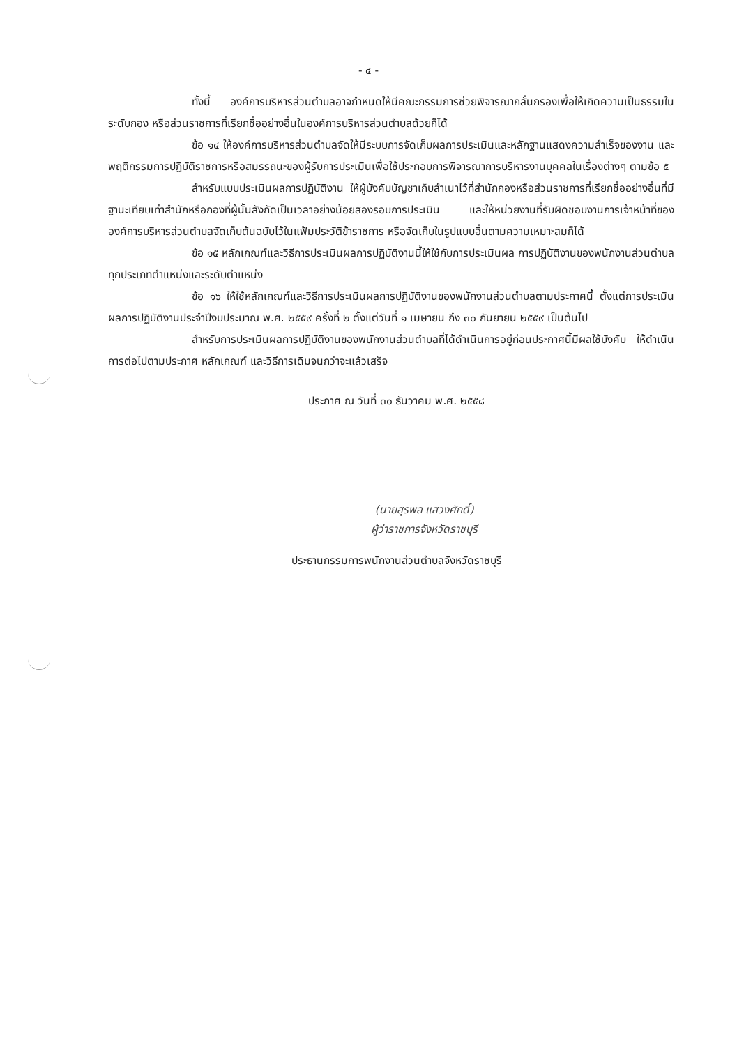- ๔ -
ทั้งนี้ องค์การบริหารส่วนตำบลอาจกำหนดให้มีคณะกรรมการช่วยพิจารณากลั่นกรองเพื่อให้เกิดความเป็นธรรมในระดับกอง หรือส่วนราชการที่เรียกชื่ออย่างอื่นในองค์การบริหารส่วนตำบลด้วยก็ได้
ข้อ ๑๔ ให้องค์การบริหารส่วนตำบลจัดให้มีระบบการจัดเก็บผลการประเมินและหลักฐานแสดงความสำเร็จของงาน และพฤติกรรมการปฏิบัติราชการหรือสมรรถนะของผู้รับการประเมินเพื่อใช้ประกอบการพิจารณาการบริหารงานบุคคลในเรื่องต่างๆ ตามข้อ ๕
สำหรับแบบประเมินผลการปฏิบัติงาน ให้ผู้บังคับบัญชาเก็บสำเนาไว้ที่สำนักกองหรือส่วนราชการที่เรียกชื่ออย่างอื่นที่มีฐานะเทียบเท่าสำนักหรือกองที่ผู้นั้นสังกัดเป็นเวลาอย่างน้อยสองรอบการประเมิน และให้หน่วยงานที่รับผิดชอบงานการเจ้าหน้าที่ขององค์การบริหารส่วนตำบลจัดเก็บต้นฉบับไว้ในแฟ้มประวัติข้าราชการ หรือจัดเก็บในรูปแบบอื่นตามความเหมาะสมก็ได้
ข้อ ๑๕ หลักเกณฑ์และวิธีการประเมินผลการปฏิบัติงานนี้ให้ใช้กับการประเมินผล การปฏิบัติงานของพนักงานส่วนตำบลทุกประเภทตำแหน่งและระดับตำแหน่ง
ข้อ ๑๖ ให้ใช้หลักเกณฑ์และวิธีการประเมินผลการปฏิบัติงานของพนักงานส่วนตำบลตามประกาศนี้ ตั้งแต่การประเมินผลการปฏิบัติงานประจำปีงบประมาณ พ.ศ. ๒๕๕๙ ครั้งที่ ๒ ตั้งแต่วันที่ ๑ เมษายน ถึง ๓๐ กันยายน ๒๕๕๙ เป็นต้นไป
สำหรับการประเมินผลการปฏิบัติงานของพนักงานส่วนตำบลที่ได้ดำเนินการอยู่ก่อนประกาศนี้มีผลใช้บังคับ ให้ดำเนินการต่อไปตามประกาศ หลักเกณฑ์ และวิธีการเดิมจนกว่าจะแล้วเสร็จ
ประกาศ ณ วันที่ ๓๐ ธันวาคม พ.ศ. ๒๕๕๘
(นายสุรพล แสวงศักดิ์)
ผู้ว่าราชการจังหวัดราชบุรี
ประธานกรรมการพนักงานส่วนตำบลจังหวัดราชบุรี